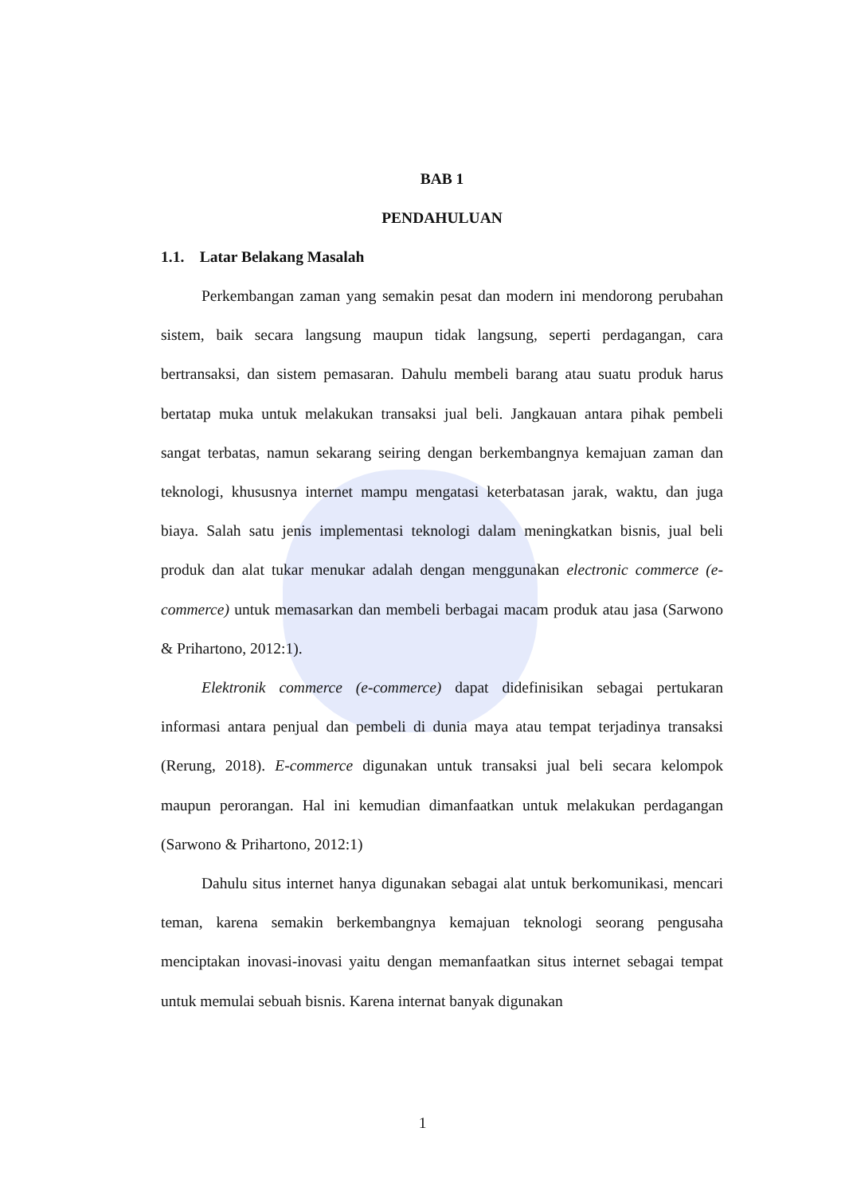BAB 1
PENDAHULUAN
1.1. Latar Belakang Masalah
Perkembangan zaman yang semakin pesat dan modern ini mendorong perubahan sistem, baik secara langsung maupun tidak langsung, seperti perdagangan, cara bertransaksi, dan sistem pemasaran. Dahulu membeli barang atau suatu produk harus bertatap muka untuk melakukan transaksi jual beli. Jangkauan antara pihak pembeli sangat terbatas, namun sekarang seiring dengan berkembangnya kemajuan zaman dan teknologi, khususnya internet mampu mengatasi keterbatasan jarak, waktu, dan juga biaya. Salah satu jenis implementasi teknologi dalam meningkatkan bisnis, jual beli produk dan alat tukar menukar adalah dengan menggunakan electronic commerce (e-commerce) untuk memasarkan dan membeli berbagai macam produk atau jasa (Sarwono & Prihartono, 2012:1).
Elektronik commerce (e-commerce) dapat didefinisikan sebagai pertukaran informasi antara penjual dan pembeli di dunia maya atau tempat terjadinya transaksi (Rerung, 2018). E-commerce digunakan untuk transaksi jual beli secara kelompok maupun perorangan. Hal ini kemudian dimanfaatkan untuk melakukan perdagangan (Sarwono & Prihartono, 2012:1)
Dahulu situs internet hanya digunakan sebagai alat untuk berkomunikasi, mencari teman, karena semakin berkembangnya kemajuan teknologi seorang pengusaha menciptakan inovasi-inovasi yaitu dengan memanfaatkan situs internet sebagai tempat untuk memulai sebuah bisnis. Karena internat banyak digunakan
1